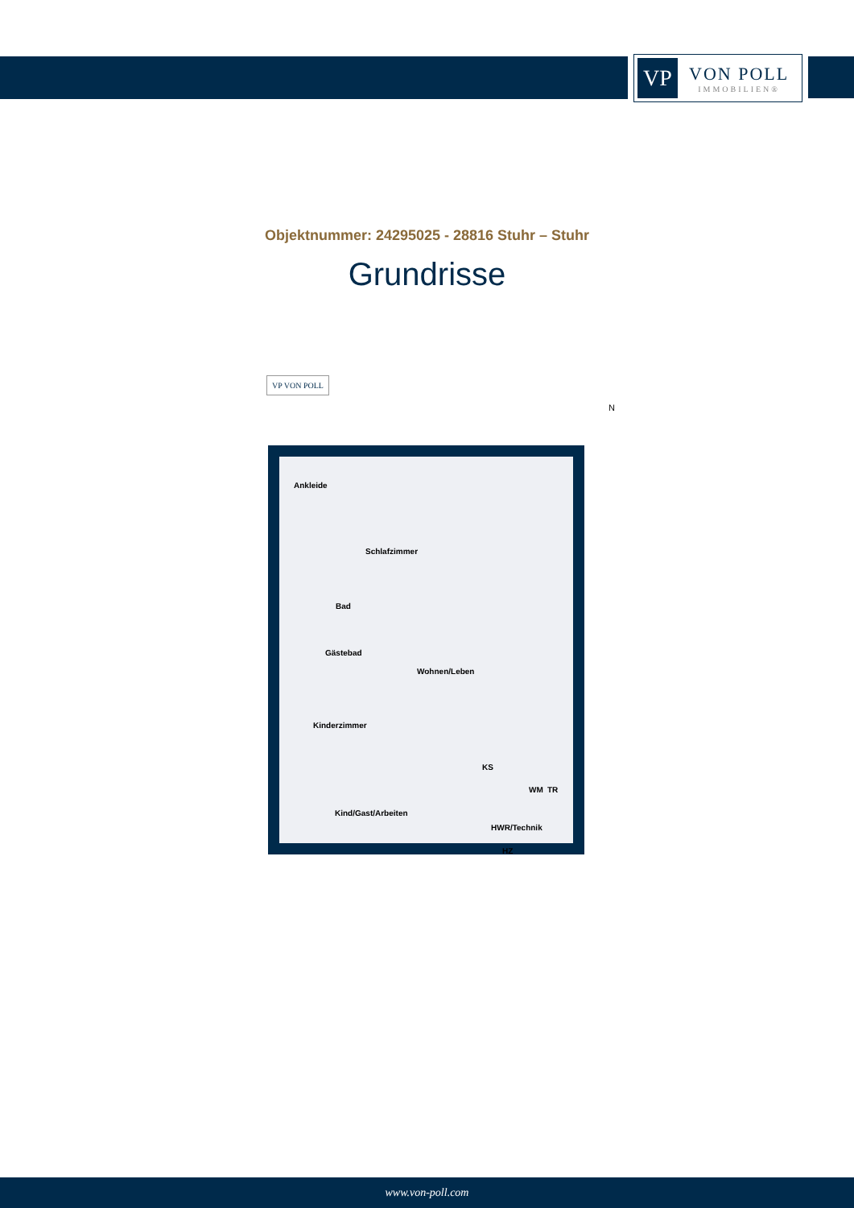VP
VON POLL
IMMOBILIEN®
Objektnummer: 24295025 - 28816 Stuhr – Stuhr
Grundrisse
VP VON POLL
N
Ankleide
Schlafzimmer
Bad
Gästebad
Wohnen/Leben
Kinderzimmer
KS
WM TR
Kind/Gast/Arbeiten
HWR/Technik
HZ
www.von-poll.com